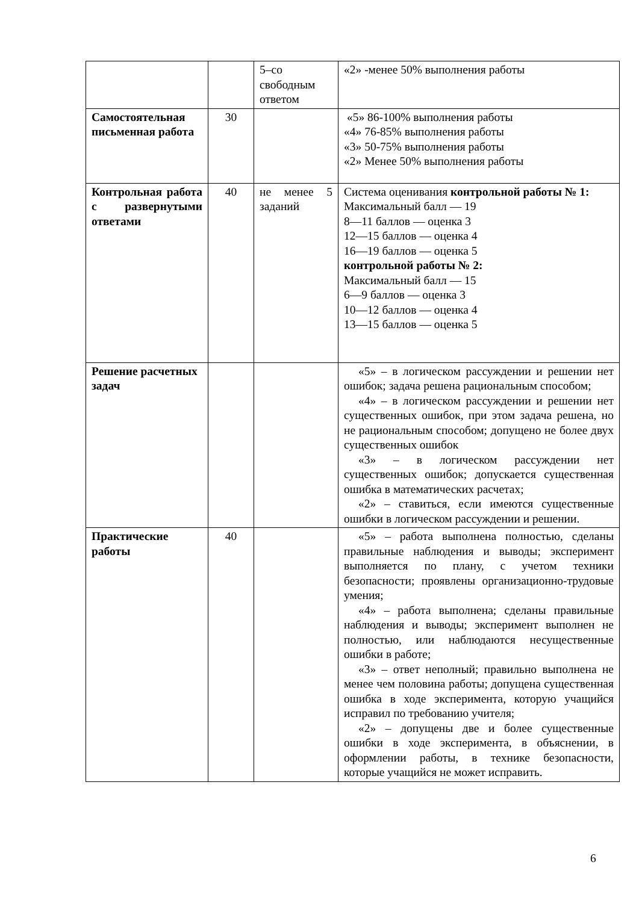| | | 5–со свободным ответом | «2» -менее 50% выполнения работы |
| Самостоятельная письменная работа | 30 | | «5» 86-100% выполнения работы «4» 76-85% выполнения работы «3» 50-75% выполнения работы «2» Менее 50% выполнения работы |
| Контрольная работа с развернутыми ответами | 40 | не менее 5 заданий | Система оценивания контрольной работы № 1: Максимальный балл — 19 8—11 баллов — оценка 3 12—15 баллов — оценка 4 16—19 баллов — оценка 5 контрольной работы № 2: Максимальный балл — 15 6—9 баллов — оценка 3 10—12 баллов — оценка 4 13—15 баллов — оценка 5 |
| Решение расчетных задач | | | «5» – в логическом рассуждении и решении нет ошибок; задача решена рациональным способом; «4» – в логическом рассуждении и решении нет существенных ошибок, при этом задача решена, но не рациональным способом; допущено не более двух существенных ошибок «3» – в логическом рассуждении нет существенных ошибок; допускается существенная ошибка в математических расчетах; «2» – ставиться, если имеются существенные ошибки в логическом рассуждении и решении. |
| Практические работы | 40 | | «5» – работа выполнена полностью, сделаны правильные наблюдения и выводы; эксперимент выполняется по плану, с учетом техники безопасности; проявлены организационно-трудовые умения; «4» – работа выполнена; сделаны правильные наблюдения и выводы; эксперимент выполнен не полностью, или наблюдаются несущественные ошибки в работе; «3» – ответ неполный; правильно выполнена не менее чем половина работы; допущена существенная ошибка в ходе эксперимента, которую учащийся исправил по требованию учителя; «2» – допущены две и более существенные ошибки в ходе эксперимента, в объяснении, в оформлении работы, в технике безопасности, которые учащийся не может исправить. |
6